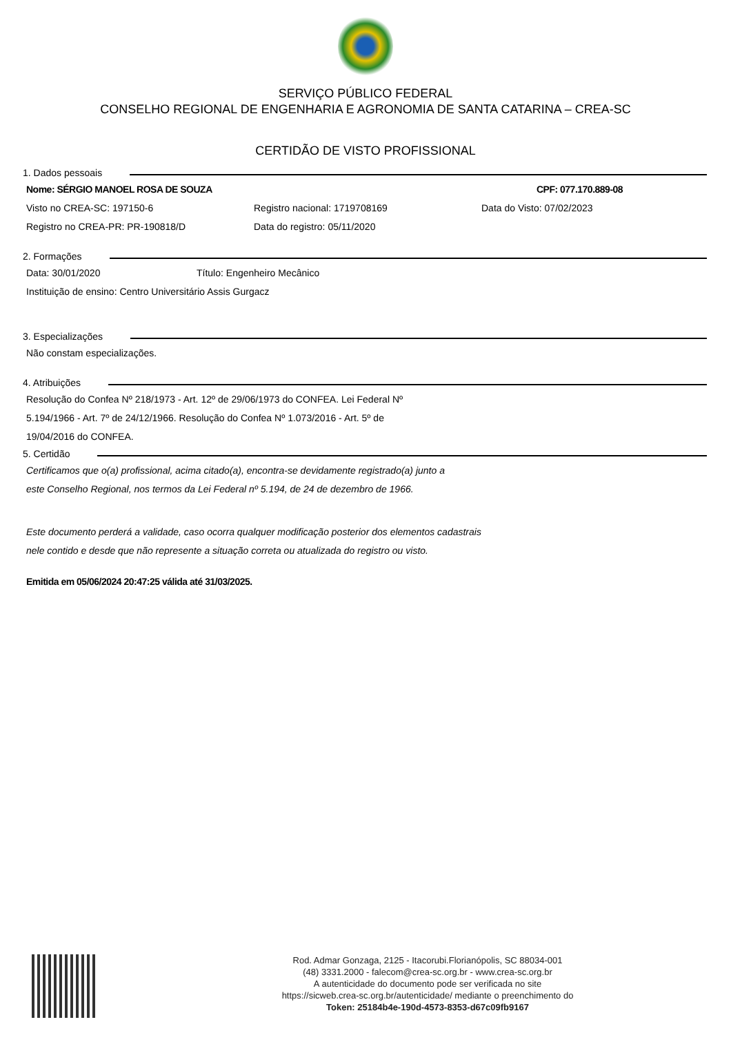SERVIÇO PÚBLICO FEDERAL
CONSELHO REGIONAL DE ENGENHARIA E AGRONOMIA DE SANTA CATARINA – CREA-SC
CERTIDÃO DE VISTO PROFISSIONAL
1. Dados pessoais
Nome: SÉRGIO MANOEL ROSA DE SOUZA CPF: 077.170.889-08
Visto no CREA-SC: 197150-6 Registro nacional: 1719708169 Data do Visto: 07/02/2023
Registro no CREA-PR: PR-190818/D Data do registro: 05/11/2020
2. Formações
Data: 30/01/2020 Título: Engenheiro Mecânico
Instituição de ensino: Centro Universitário Assis Gurgacz
3. Especializações
Não constam especializações.
4. Atribuições
Resolução do Confea Nº 218/1973 - Art. 12º de 29/06/1973 do CONFEA. Lei Federal Nº
5.194/1966 - Art. 7º de 24/12/1966. Resolução do Confea Nº 1.073/2016 - Art. 5º de
19/04/2016 do CONFEA.
5. Certidão
Certificamos que o(a) profissional, acima citado(a), encontra-se devidamente registrado(a) junto a
este Conselho Regional, nos termos da Lei Federal nº 5.194, de 24 de dezembro de 1966.
Este documento perderá a validade, caso ocorra qualquer modificação posterior dos elementos cadastrais
nele contido e desde que não represente a situação correta ou atualizada do registro ou visto.
Emitida em 05/06/2024 20:47:25 válida até 31/03/2025.
Rod. Admar Gonzaga, 2125 - Itacorubi.Florianópolis, SC 88034-001
(48) 3331.2000 - falecom@crea-sc.org.br - www.crea-sc.org.br
A autenticidade do documento pode ser verificada no site
https://sicweb.crea-sc.org.br/autenticidade/ mediante o preenchimento do
Token: 25184b4e-190d-4573-8353-d67c09fb9167